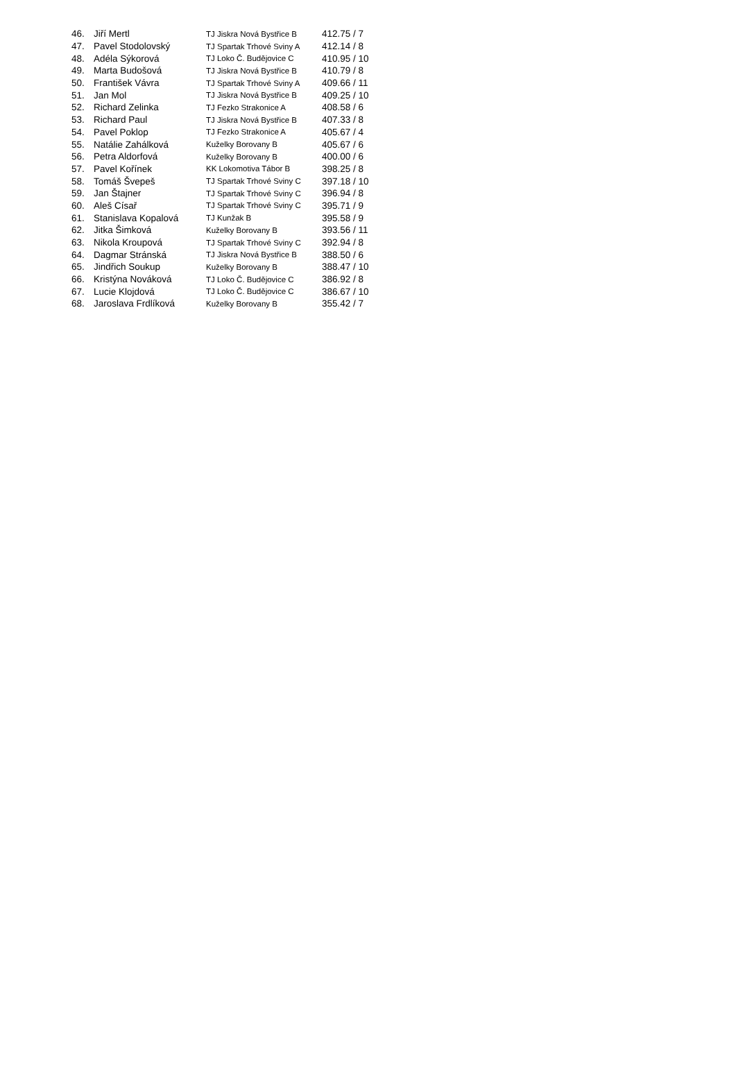| 46. | Jiří Mertl | TJ Jiskra Nová Bystřice B | 412.75 / 7 |
| 47. | Pavel Stodolovský | TJ Spartak Trhové Sviny A | 412.14 / 8 |
| 48. | Adéla Sýkorová | TJ Loko Č. Budějovice C | 410.95 / 10 |
| 49. | Marta Budošová | TJ Jiskra Nová Bystřice B | 410.79 / 8 |
| 50. | František Vávra | TJ Spartak Trhové Sviny A | 409.66 / 11 |
| 51. | Jan Mol | TJ Jiskra Nová Bystřice B | 409.25 / 10 |
| 52. | Richard Zelinka | TJ Fezko Strakonice A | 408.58 / 6 |
| 53. | Richard Paul | TJ Jiskra Nová Bystřice B | 407.33 / 8 |
| 54. | Pavel Poklop | TJ Fezko Strakonice A | 405.67 / 4 |
| 55. | Natálie Zahálková | Kuželky Borovany B | 405.67 / 6 |
| 56. | Petra Aldorfová | Kuželky Borovany B | 400.00 / 6 |
| 57. | Pavel Kořínek | KK Lokomotiva Tábor B | 398.25 / 8 |
| 58. | Tomáš Švepeš | TJ Spartak Trhové Sviny C | 397.18 / 10 |
| 59. | Jan Štajner | TJ Spartak Trhové Sviny C | 396.94 / 8 |
| 60. | Aleš Císař | TJ Spartak Trhové Sviny C | 395.71 / 9 |
| 61. | Stanislava Kopalová | TJ Kunžak B | 395.58 / 9 |
| 62. | Jitka Šimková | Kuželky Borovany B | 393.56 / 11 |
| 63. | Nikola Kroupová | TJ Spartak Trhové Sviny C | 392.94 / 8 |
| 64. | Dagmar Stránská | TJ Jiskra Nová Bystřice B | 388.50 / 6 |
| 65. | Jindřich Soukup | Kuželky Borovany B | 388.47 / 10 |
| 66. | Kristýna Nováková | TJ Loko Č. Budějovice C | 386.92 / 8 |
| 67. | Lucie Klojdová | TJ Loko Č. Budějovice C | 386.67 / 10 |
| 68. | Jaroslava Frdlíková | Kuželky Borovany B | 355.42 / 7 |